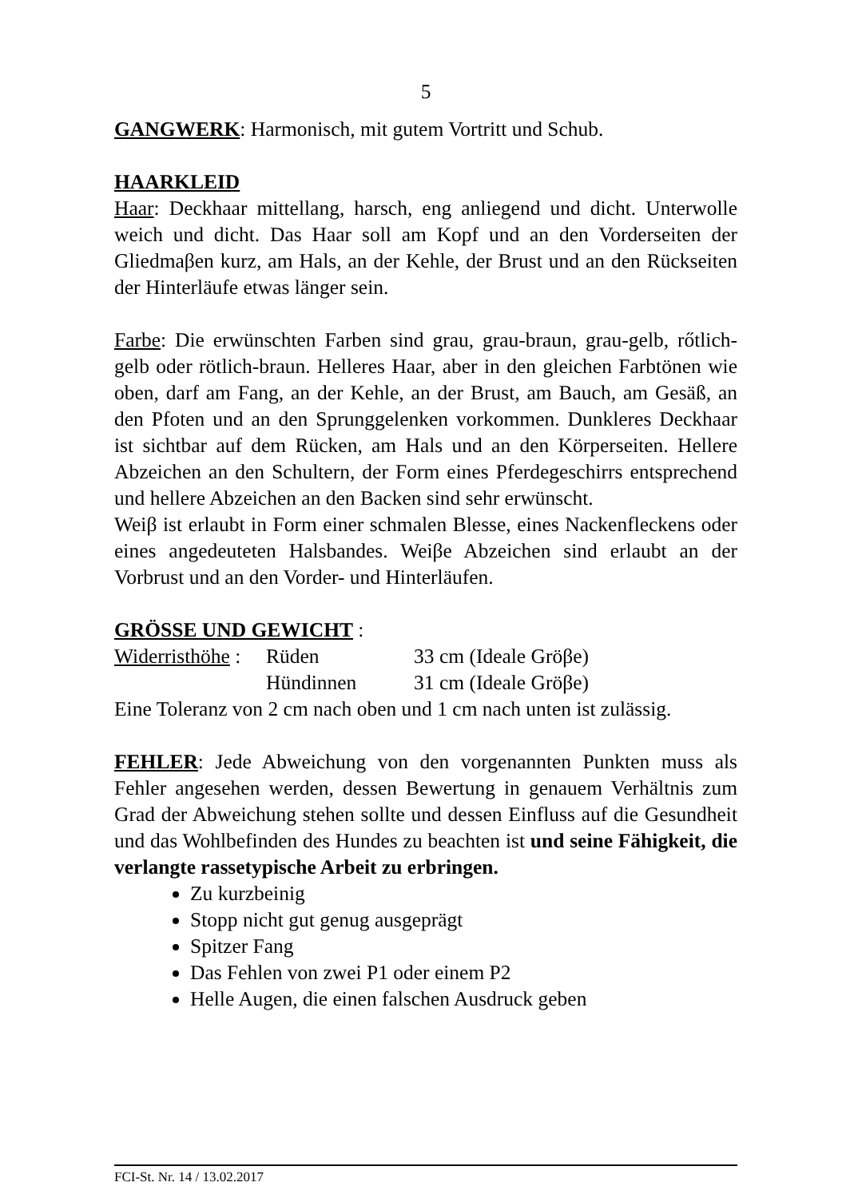5
GANGWERK: Harmonisch, mit gutem Vortritt und Schub.
HAARKLEID
Haar: Deckhaar mittellang, harsch, eng anliegend und dicht. Unterwolle weich und dicht. Das Haar soll am Kopf und an den Vorderseiten der Gliedmaβen kurz, am Hals, an der Kehle, der Brust und an den Rückseiten der Hinterläufe etwas länger sein.
Farbe: Die erwünschten Farben sind grau, grau-braun, grau-gelb, rőtlich-gelb oder rötlich-braun. Helleres Haar, aber in den gleichen Farbtönen wie oben, darf am Fang, an der Kehle, an der Brust, am Bauch, am Gesäß, an den Pfoten und an den Sprunggelenken vorkommen. Dunkleres Deckhaar ist sichtbar auf dem Rücken, am Hals und an den Körperseiten. Hellere Abzeichen an den Schultern, der Form eines Pferdegeschirrs entsprechend und hellere Abzeichen an den Backen sind sehr erwünscht.
Weiβ ist erlaubt in Form einer schmalen Blesse, eines Nackenfleckens oder eines angedeuteten Halsbandes. Weiβe Abzeichen sind erlaubt an der Vorbrust und an den Vorder- und Hinterläufen.
GRÖSSE UND GEWICHT :
Widerristhöhe : Rüden 33 cm (Ideale Gröβe)
Hündinnen 31 cm (Ideale Gröβe)
Eine Toleranz von 2 cm nach oben und 1 cm nach unten ist zulässig.
FEHLER: Jede Abweichung von den vorgenannten Punkten muss als Fehler angesehen werden, dessen Bewertung in genauem Verhältnis zum Grad der Abweichung stehen sollte und dessen Einfluss auf die Gesundheit und das Wohlbefinden des Hundes zu beachten ist und seine Fähigkeit, die verlangte rassetypische Arbeit zu erbringen.
Zu kurzbeinig
Stopp nicht gut genug ausgeprägt
Spitzer Fang
Das Fehlen von zwei P1 oder einem P2
Helle Augen, die einen falschen Ausdruck geben
FCI-St. Nr. 14 / 13.02.2017